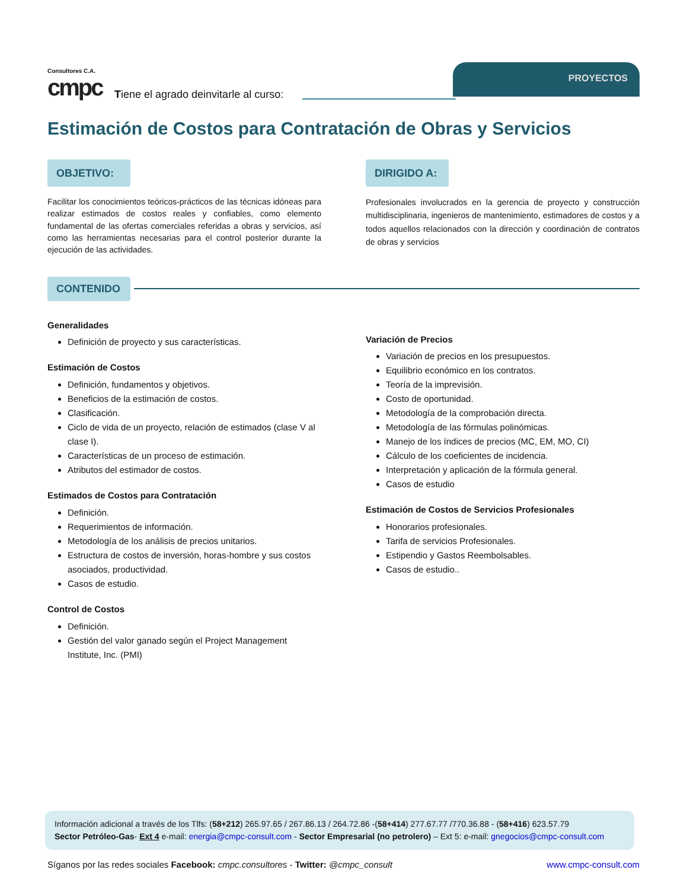Consultores C.A.
cmpc
Tiene el agrado deinvitarle al curso:
PROYECTOS
Estimación de Costos para Contratación de Obras y Servicios
OBJETIVO:
Facilitar los conocimientos teóricos-prácticos de las técnicas idóneas para realizar estimados de costos reales y confiables, como elemento fundamental de las ofertas comerciales referidas a obras y servicios, así como las herramientas necesarias para el control posterior durante la ejecución de las actividades.
DIRIGIDO A:
Profesionales involucrados en la gerencia de proyecto y construcción multidisciplinaria, ingenieros de mantenimiento, estimadores de costos y a todos aquellos relacionados con la dirección y coordinación de contratos de obras y servicios
CONTENIDO
Generalidades
Definición de proyecto y sus características.
Estimación de Costos
Definición, fundamentos y objetivos.
Beneficios de la estimación de costos.
Clasificación.
Ciclo de vida de un proyecto, relación de estimados (clase V al clase I).
Características de un proceso de estimación.
Atributos del estimador de costos.
Estimados de Costos para Contratación
Definición.
Requerimientos de información.
Metodología de los análisis de precios unitarios.
Estructura de costos de inversión, horas-hombre y sus costos asociados, productividad.
Casos de estudio.
Control de Costos
Definición.
Gestión del valor ganado según el Project Management Institute, Inc. (PMI)
Variación de Precios
Variación de precios en los presupuestos.
Equilibrio económico en los contratos.
Teoría de la imprevisión.
Costo de oportunidad.
Metodología de la comprobación directa.
Metodología de las fórmulas polinómicas.
Manejo de los índices de precios (MC, EM, MO, CI)
Cálculo de los coeficientes de incidencia.
Interpretación y aplicación de la fórmula general.
Casos de estudio
Estimación de Costos de Servicios Profesionales
Honorarios profesionales.
Tarifa de servicios Profesionales.
Estipendio y Gastos Reembolsables.
Casos de estudio..
Información adicional a través de los Tlfs: (58+212) 265.97.65 / 267.86.13 / 264.72.86 -(58+414) 277.67.77 /770.36.88 - (58+416) 623.57.79
Sector Petróleo-Gas- Ext 4 e-mail: energia@cmpc-consult.com - Sector Empresarial (no petrolero) – Ext 5: e-mail: gnegocios@cmpc-consult.com
Síganos por las redes sociales Facebook: cmpc.consultores - Twitter: @cmpc_consult www.cmpc-consult.com